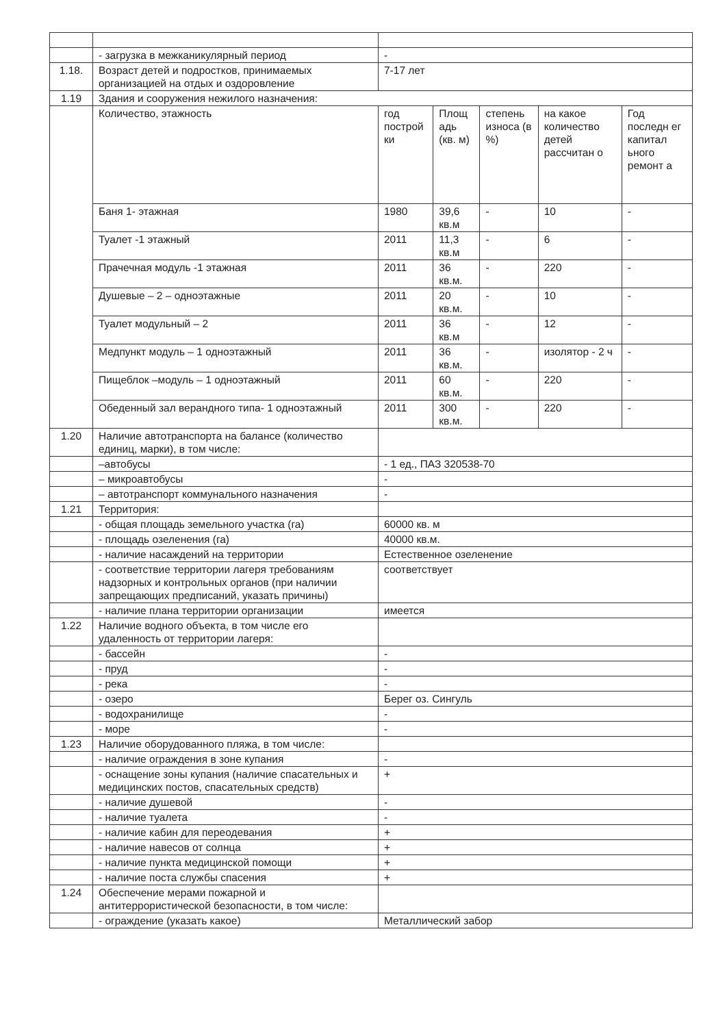| | - загрузка в межканикулярный период | - | | | | |
| 1.18. | Возраст детей и подростков, принимаемых организацией на отдых и оздоровление | 7-17 лет | | | | |
| 1.19 | Здания и сооружения нежилого назначения: | | | | | |
| | Количество, этажность | год построй ки | Площ адь (кв. м) | степень износа (в %) | на какое количество детей рассчитан о | Год последн ег капитал ьного ремонт а |
| | Баня 1- этажная | 1980 | 39,6 кв.м | - | 10 | - |
| | Туалет -1 этажный | 2011 | 11,3 кв.м | - | 6 | - |
| | Прачечная модуль -1 этажная | 2011 | 36 кв.м. | - | 220 | - |
| | Душевые – 2 – одноэтажные | 2011 | 20 кв.м. | - | 10 | - |
| | Туалет модульный – 2 | 2011 | 36 кв.м | - | 12 | - |
| | Медпункт модуль – 1 одноэтажный | 2011 | 36 кв.м. | - | изолятор - 2 ч | - |
| | Пищеблок –модуль – 1 одноэтажный | 2011 | 60 кв.м. | - | 220 | - |
| | Обеденный зал верандного типа- 1 одноэтажный | 2011 | 300 кв.м. | - | 220 | - |
| 1.20 | Наличие автотранспорта на балансе (количество единиц, марки), в том числе: | | | | | |
| | –автобусы | - 1 ед., ПАЗ 320538-70 | | | | |
| | – микроавтобусы | - | | | | |
| | – автотранспорт коммунального назначения | - | | | | |
| 1.21 | Территория: | | | | | |
| | - общая площадь земельного участка (га) | 60000 кв. м | | | | |
| | - площадь озеленения (га) | 40000 кв.м. | | | | |
| | - наличие насаждений на территории | Естественное озеленение | | | | |
| | - соответствие территории лагеря требованиям надзорных и контрольных органов (при наличии запрещающих предписаний, указать причины) | соответствует | | | | |
| | - наличие плана территории организации | имеется | | | | |
| 1.22 | Наличие водного объекта, в том числе его удаленность от территории лагеря: | | | | | |
| | - бассейн | - | | | | |
| | - пруд | - | | | | |
| | - река | - | | | | |
| | - озеро | Берег оз. Сингуль | | | | |
| | - водохранилище | - | | | | |
| | - море | - | | | | |
| 1.23 | Наличие оборудованного пляжа, в том числе: | | | | | |
| | - наличие ограждения в зоне купания | - | | | | |
| | - оснащение зоны купания (наличие спасательных и медицинских постов, спасательных средств) | + | | | | |
| | - наличие душевой | - | | | | |
| | - наличие туалета | - | | | | |
| | - наличие кабин для переодевания | + | | | | |
| | - наличие навесов от солнца | + | | | | |
| | - наличие пункта медицинской помощи | + | | | | |
| | - наличие поста службы спасения | + | | | | |
| 1.24 | Обеспечение мерами пожарной и антитеррористической безопасности, в том числе: | | | | | |
| | - ограждение (указать какое) | Металлический забор | | | | |